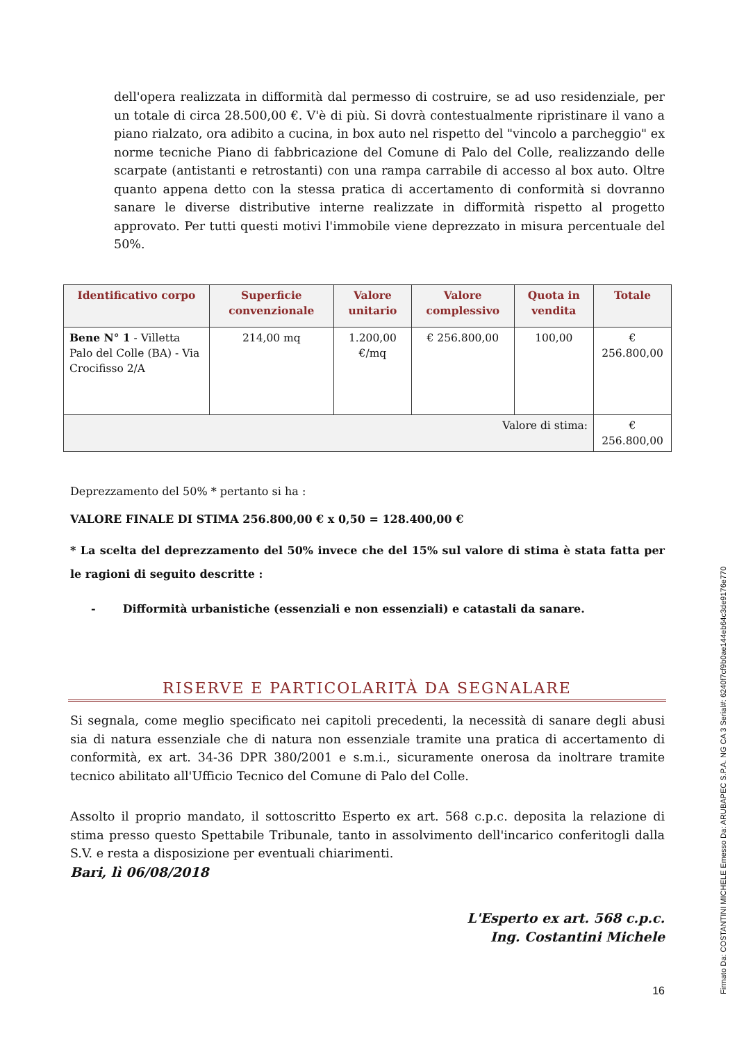dell'opera realizzata in difformità dal permesso di costruire, se ad uso residenziale, per un totale di circa 28.500,00 €. V'è di più. Si dovrà contestualmente ripristinare il vano a piano rialzato, ora adibito a cucina, in box auto nel rispetto del "vincolo a parcheggio" ex norme tecniche Piano di fabbricazione del Comune di Palo del Colle, realizzando delle scarpate (antistanti e retrostanti) con una rampa carrabile di accesso al box auto. Oltre quanto appena detto con la stessa pratica di accertamento di conformità si dovranno sanare le diverse distributive interne realizzate in difformità rispetto al progetto approvato. Per tutti questi motivi l'immobile viene deprezzato in misura percentuale del 50%.
| Identificativo corpo | Superficie convenzionale | Valore unitario | Valore complessivo | Quota in vendita | Totale |
| --- | --- | --- | --- | --- | --- |
| Bene N° 1 - Villetta Palo del Colle (BA) - Via Crocifisso 2/A | 214,00 mq | 1.200,00 €/mq | € 256.800,00 | 100,00 | € 256.800,00 |
| Valore di stima: | | | | | € 256.800,00 |
Deprezzamento del 50% * pertanto si ha :
VALORE FINALE DI STIMA 256.800,00 € x 0,50 = 128.400,00 €
* La scelta del deprezzamento del 50% invece che del 15% sul valore di stima è stata fatta per le ragioni di seguito descritte :
- Difformità urbanistiche (essenziali e non essenziali) e catastali da sanare.
RISERVE E PARTICOLARITÀ DA SEGNALARE
Si segnala, come meglio specificato nei capitoli precedenti, la necessità di sanare degli abusi sia di natura essenziale che di natura non essenziale tramite una pratica di accertamento di conformità, ex art. 34-36 DPR 380/2001 e s.m.i., sicuramente onerosa da inoltrare tramite tecnico abilitato all'Ufficio Tecnico del Comune di Palo del Colle.
Assolto il proprio mandato, il sottoscritto Esperto ex art. 568 c.p.c. deposita la relazione di stima presso questo Spettabile Tribunale, tanto in assolvimento dell'incarico conferitogli dalla S.V. e resta a disposizione per eventuali chiarimenti.
Bari, lì 06/08/2018
L'Esperto ex art. 568 c.p.c.
Ing. Costantini Michele
16
Firmato Da: COSTANTINI MICHELE Emesso Da: ARUBAPEC S.P.A. NG CA 3 Serial#: 6240f7cf9b0ae144eb64c3de9176e770